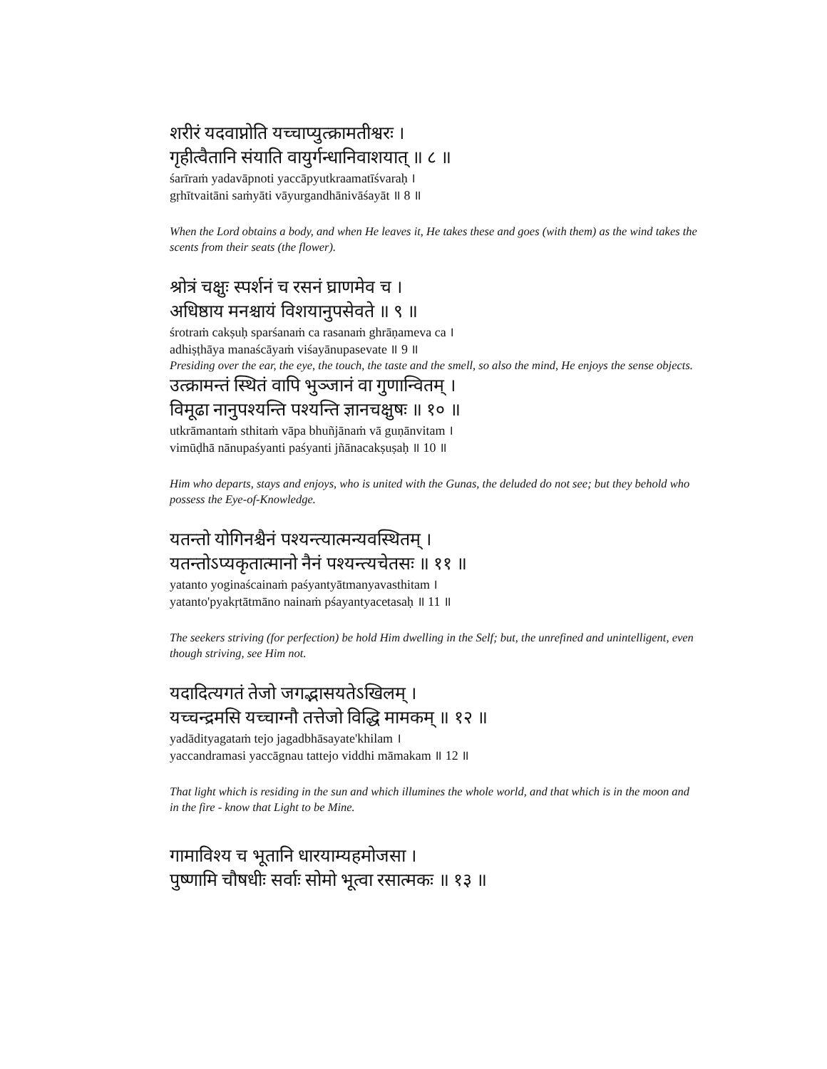शरीरं यदवाप्नोति यच्चाप्युत्क्रामतीश्वरः ।
गृहीत्वैतानि संयाति वायुर्गन्धानिवाशयात् ॥ ८ ॥
śarīraṁ yadavāpnoti yaccāpyutkraamatīśvaraḥ ।
gṛhītvaitāni saṁyāti vāyurgandhānivāśayāt ॥ 8 ॥
When the Lord obtains a body, and when He leaves it, He takes these and goes (with them) as the wind takes the scents from their seats (the flower).
श्रोत्रं चक्षुः स्पर्शनं च रसनं घ्राणमेव च ।
अधिष्ठाय मनश्चायं विशयानुपसेवते ॥ ९ ॥
śrotraṁ cakṣuḥ sparśanaṁ ca rasanaṁ ghrāṇameva ca ।
adhiṣṭhāya manaścāyaṁ viśayānupasevate ॥ 9 ॥
Presiding over the ear, the eye, the touch, the taste and the smell, so also the mind, He enjoys the sense objects.
उत्क्रामन्तं स्थितं वापि भुञ्जानं वा गुणान्वितम् ।
विमूढा नानुपश्यन्ति पश्यन्ति ज्ञानचक्षुषः ॥ १० ॥
utkrāmantaṁ sthitaṁ vāpa bhuñjānaṁ vā guṇānvitam ।
vimūḍhā nānupaśyanti paśyanti jñānacakṣuṣaḥ ॥ 10 ॥
Him who departs, stays and enjoys, who is united with the Gunas, the deluded do not see; but they behold who possess the Eye-of-Knowledge.
यतन्तो योगिनश्चैनं पश्यन्त्यात्मन्यवस्थितम् ।
यतन्तोऽप्यकृतात्मानो नैनं पश्यन्त्यचेतसः ॥ ११ ॥
yatanto yoginaścainaṁ paśyantyātmanyavasthitam ।
yatanto'pyakṛtātmāno nainaṁ pśayantyacetasaḥ ॥ 11 ॥
The seekers striving (for perfection) be hold Him dwelling in the Self; but, the unrefined and unintelligent, even though striving, see Him not.
यदादित्यगतं तेजो जगद्भासयतेऽखिलम् ।
यच्चन्द्रमसि यच्चाग्नौ तत्तेजो विद्धि मामकम् ॥ १२ ॥
yadādityagataṁ tejo jagadbhāsayate'khilam ।
yaccandramasi yaccāgnau tattejo viddhi māmakam ॥ 12 ॥
That light which is residing in the sun and which illumines the whole world, and that which is in the moon and in the fire - know that Light to be Mine.
गामाविश्य च भूतानि धारयाम्यहमोजसा ।
पुष्णामि चौषधीः सर्वाः सोमो भूत्वा रसात्मकः ॥ १३ ॥